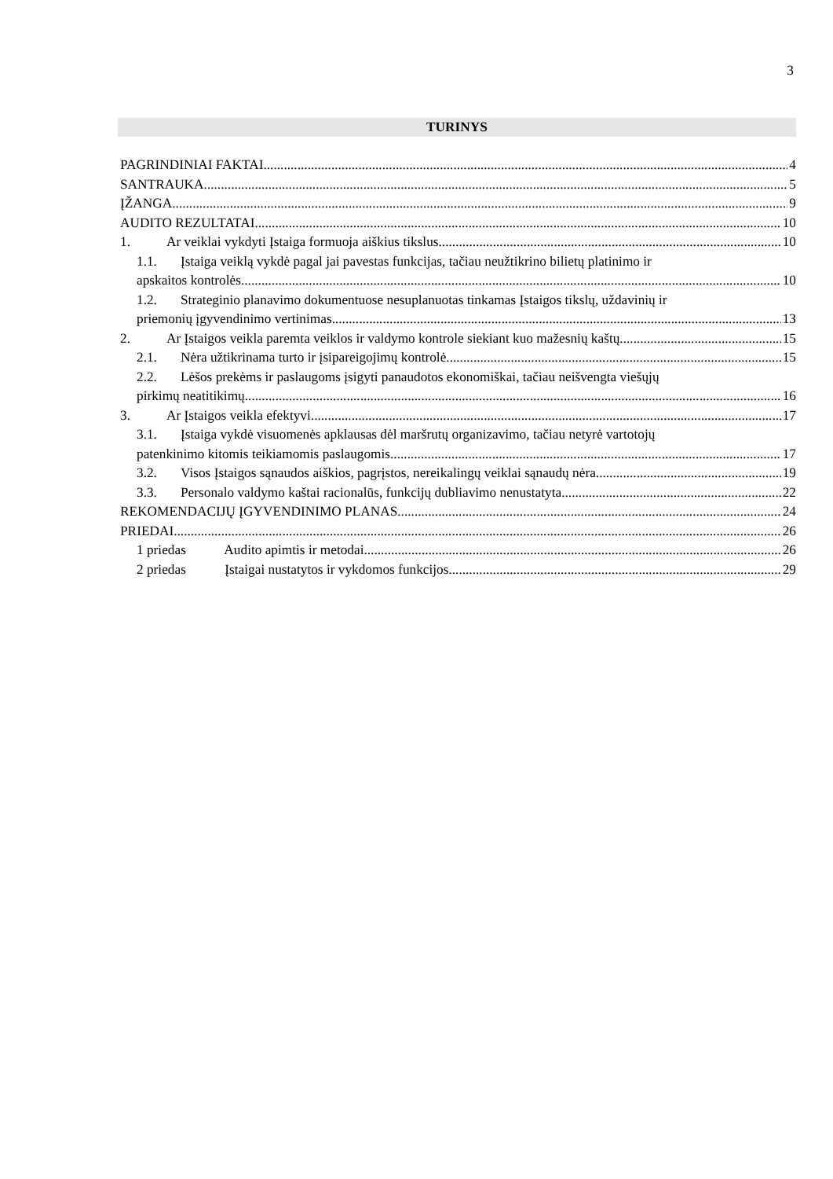3
TURINYS
PAGRINDINIAI FAKTAI 4
SANTRAUKA 5
ĮŽANGA 9
AUDITO REZULTATAI 10
1. Ar veiklai vykdyti Įstaiga formuoja aiškius tikslus 10
1.1. Įstaiga veiklą vykdė pagal jai pavestas funkcijas, tačiau neužtikrino bilietų platinimo ir
apskaitos kontrolės 10
1.2. Strateginio planavimo dokumentuose nesuplanuotas tinkamas Įstaigos tikslų, uždavinių ir
priemonių įgyvendinimo vertinimas 13
2. Ar Įstaigos veikla paremta veiklos ir valdymo kontrole siekiant kuo mažesnių kaštų 15
2.1. Nėra užtikrinama turto ir įsipareigojimų kontrolė 15
2.2. Lėšos prekėms ir paslaugoms įsigyti panaudotos ekonomiškai, tačiau neišvengta viešųjų
pirkimų neatitikimų 16
3. Ar Įstaigos veikla efektyvi 17
3.1. Įstaiga vykdė visuomenės apklausas dėl maršrutų organizavimo, tačiau netyrė vartotojų
patenkinimo kitomis teikiamomis paslaugomis 17
3.2. Visos Įstaigos sąnaudos aiškios, pagrįstos, nereikalingų veiklai sąnaudų nėra 19
3.3. Personalo valdymo kaštai racionalūs, funkcijų dubliavimo nenustatyta 22
REKOMENDACIJŲ ĮGYVENDINIMO PLANAS 24
PRIEDAI 26
1 priedas Audito apimtis ir metodai 26
2 priedas Įstaigai nustatytos ir vykdomos funkcijos 29